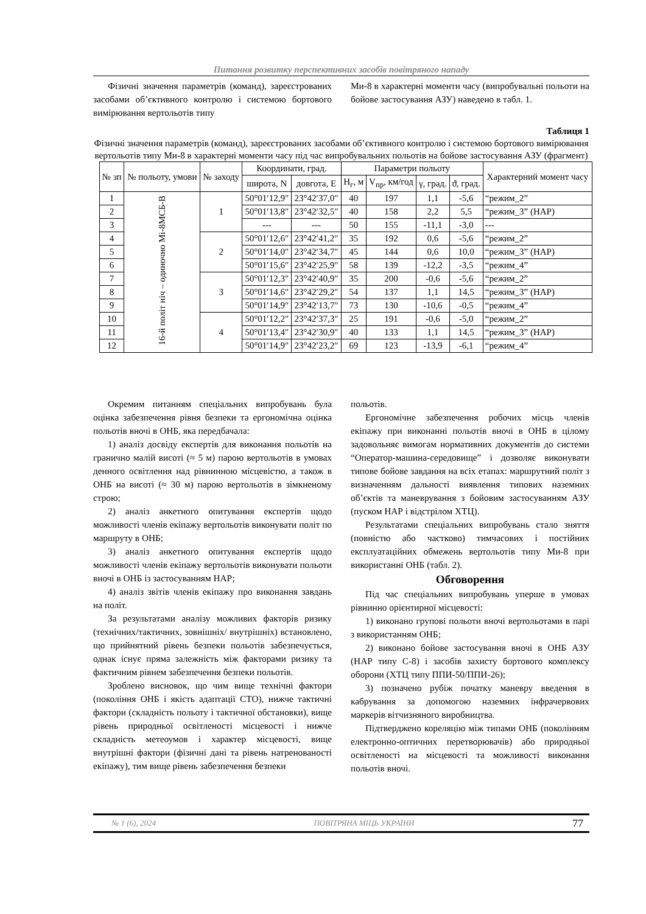Питання розвитку перспективних засобів повітряного нападу
Фізичні значення параметрів (команд), зареєстрованих засобами об’єктивного контролю і системою бортового вимірювання вертольотів типу
Ми-8 в характерні моменти часу (випробувальні польоти на бойове застосування АЗУ) наведено в табл. 1.
Таблиця 1
Фізичні значення параметрів (команд), зареєстрованих засобами об’єктивного контролю і системою бортового вимірювання вертольотів типу Ми-8 в характерні моменти часу під час випробувальних польотів на бойове застосування АЗУ (фрагмент)
| № зп | № польоту, умови | № заходу | Координати, град. | | Параметри польоту | | | | Характерний момент часу |
| --- | --- | --- | --- | --- | --- | --- | --- | --- | --- |
| | | | широта, N | довгота, E | H<sub>г</sub>, м | V<sub>пр</sub>, км/год | γ, град. | ϑ, град. | |
| 1 | 16-й політ ніч – одиночно Мі-8МСБ-В | 1 | 50°01′12,9″ | 23°42′37,0″ | 40 | 197 | 1,1 | -5,6 | “режим_2” |
| 2 | | | 50°01′13,8″ | 23°42′32,5″ | 40 | 158 | 2,2 | 5,5 | “режим_3” (НАР) |
| 3 | | | --- | --- | 50 | 155 | -11,1 | -3,0 | --- |
| 4 | | 2 | 50°01′12,6″ | 23°42′41,2″ | 35 | 192 | 0,6 | -5,6 | “режим_2” |
| 5 | | | 50°01′14,0″ | 23°42′34,7″ | 45 | 144 | 0,6 | 10,0 | “режим_3” (НАР) |
| 6 | | | 50°01′15,6″ | 23°42′25,9″ | 58 | 139 | -12,2 | -3,5 | “режим_4” |
| 7 | | 3 | 50°01′12,3″ | 23°42′40,9″ | 35 | 200 | -0,6 | -5,6 | “режим_2” |
| 8 | | | 50°01′14,6″ | 23°42′29,2″ | 54 | 137 | 1,1 | 14,5 | “режим_3” (НАР) |
| 9 | | | 50°01′14,9″ | 23°42′13,7″ | 73 | 130 | -10,6 | -0,5 | “режим_4” |
| 10 | | 4 | 50°01′12,2″ | 23°42′37,3″ | 25 | 191 | -0,6 | -5,0 | “режим_2” |
| 11 | | | 50°01′13,4″ | 23°42′30,9″ | 40 | 133 | 1,1 | 14,5 | “режим_3” (НАР) |
| 12 | | | 50°01′14,9″ | 23°42′23,2″ | 69 | 123 | -13,9 | -6,1 | “режим_4” |
Окремим питанням спеціальних випробувань була оцінка забезпечення рівня безпеки та ергономічна оцінка польотів вночі в ОНБ, яка передбачала:
1) аналіз досвіду експертів для виконання польотів на гранично малій висоті (≈ 5 м) парою вертольотів в умовах денного освітлення над рівнинною місцевістю, а також в ОНБ на висоті (≈ 30 м) парою вертольотів в зімкненому строю;
2) аналіз анкетного опитування експертів щодо можливості членів екіпажу вертольотів виконувати політ по маршруту в ОНБ;
3) аналіз анкетного опитування експертів щодо можливості членів екіпажу вертольотів виконувати польоти вночі в ОНБ із застосуванням НАР;
4) аналіз звітів членів екіпажу про виконання завдань на політ.
За результатами аналізу можливих факторів ризику (технічних/тактичних, зовнішніх/ внутрішніх) встановлено, що прийнятний рівень безпеки польотів забезпечується, однак існує пряма залежність між факторами ризику та фактичним рівнем забезпечення безпеки польотів.
Зроблено висновок, що чим вище технічні фактори (покоління ОНБ і якість адаптації СТО), нижче тактичні фактори (складність польоту і тактичної обстановки), вище рівень природньої освітленості місцевості і нижче складність метеоумов і характер місцевості, вище внутрішні фактори (фізичні дані та рівень натренованості екіпажу), тим вище рівень забезпечення безпеки
польотів.
Ергономічне забезпечення робочих місць членів екіпажу при виконанні польотів вночі в ОНБ в цілому задовольняє вимогам нормативних документів до системи “Оператор-машина-середовище” і дозволяє виконувати типове бойове завдання на всіх етапах: маршрутний політ з визначенням дальності виявлення типових наземних об’єктів та маневрування з бойовим застосуванням АЗУ (пуском НАР і відстрілом ХТЦ).
Результатами спеціальних випробувань стало зняття (повністю або частково) тимчасових і постійних експлуатаційних обмежень вертольотів типу Ми-8 при використанні ОНБ (табл. 2).
Обговорення
Під час спеціальних випробувань уперше в умовах рівнинно орієнтирної місцевості:
1) виконано групові польоти вночі вертольотами в парі з використанням ОНБ;
2) виконано бойове застосування вночі в ОНБ АЗУ (НАР типу С-8) і засобів захисту бортового комплексу оборони (ХТЦ типу ППИ-50/ППИ-26);
3) позначено рубіж початку маневру введення в кабрування за допомогою наземних інфрачервових маркерів вітчизняного виробництва.
Підтверджено кореляцію між типами ОНБ (поколінням електронно-оптичних перетворювачів) або природньої освітленості на місцевості та можливості виконання польотів вночі.
№ 1 (6), 2024 ПОВІТРЯНА МІЦЬ УКРАЇНИ 77